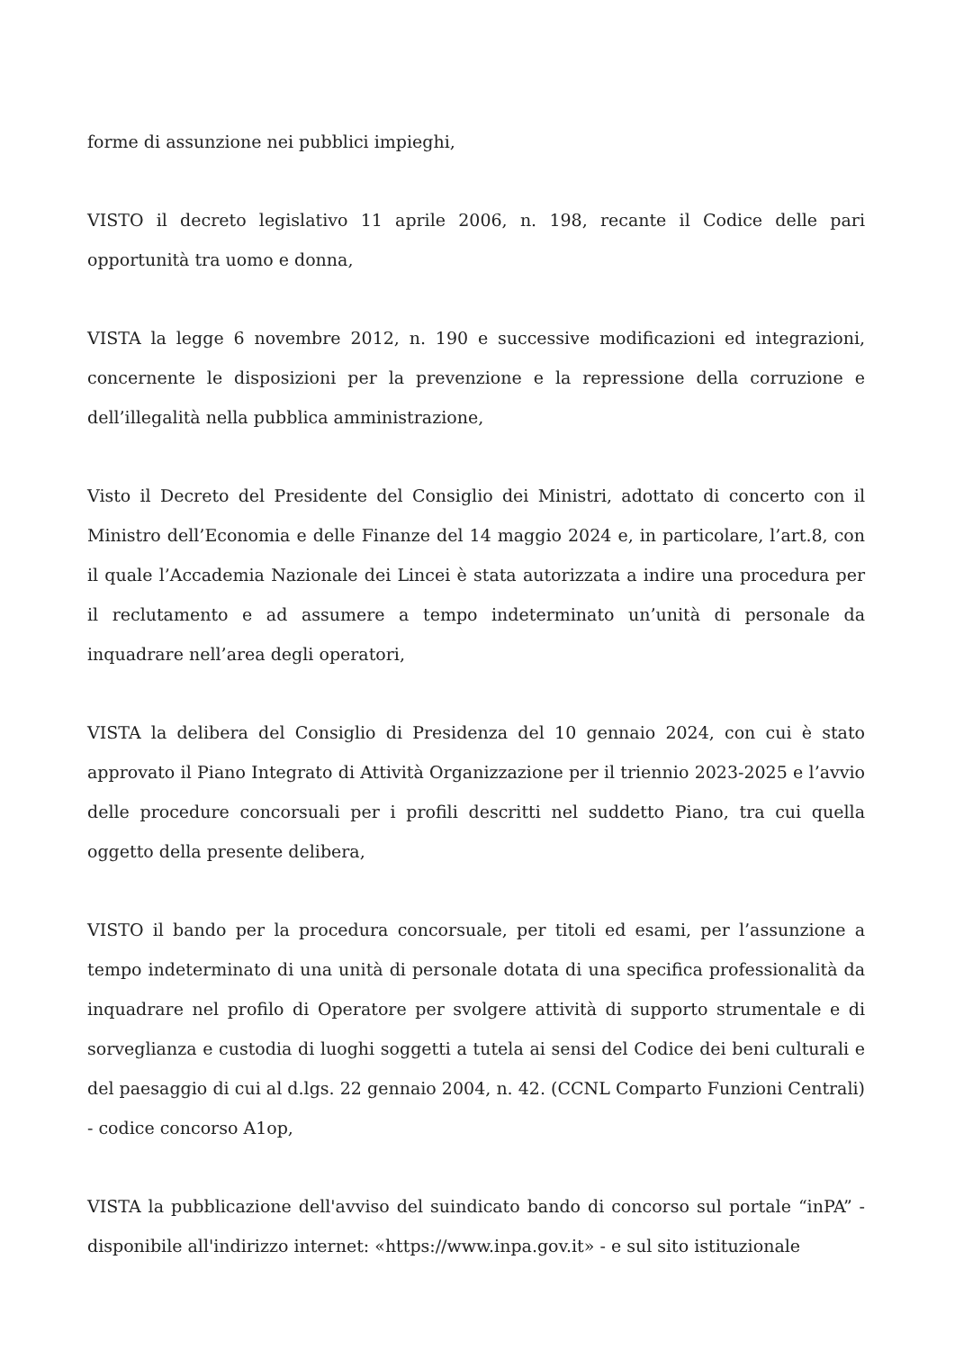forme di assunzione nei pubblici impieghi,
VISTO il decreto legislativo 11 aprile 2006, n. 198, recante il Codice delle pari opportunità tra uomo e donna,
VISTA la legge 6 novembre 2012, n. 190 e successive modificazioni ed integrazioni, concernente le disposizioni per la prevenzione e la repressione della corruzione e dell’illegalità nella pubblica amministrazione,
Visto il Decreto del Presidente del Consiglio dei Ministri, adottato di concerto con il Ministro dell’Economia e delle Finanze del 14 maggio 2024 e, in particolare, l’art.8, con il quale l’Accademia Nazionale dei Lincei è stata autorizzata a indire una procedura per il reclutamento e ad assumere a tempo indeterminato un’unità di personale da inquadrare nell’area degli operatori,
VISTA la delibera del Consiglio di Presidenza del 10 gennaio 2024, con cui è stato approvato il Piano Integrato di Attività Organizzazione per il triennio 2023-2025 e l’avvio delle procedure concorsuali per i profili descritti nel suddetto Piano, tra cui quella oggetto della presente delibera,
VISTO il bando per la procedura concorsuale, per titoli ed esami, per l’assunzione a tempo indeterminato di una unità di personale dotata di una specifica professionalità da inquadrare nel profilo di Operatore per svolgere attività di supporto strumentale e di sorveglianza e custodia di luoghi soggetti a tutela ai sensi del Codice dei beni culturali e del paesaggio di cui al d.lgs. 22 gennaio 2004, n. 42. (CCNL Comparto Funzioni Centrali) - codice concorso A1op,
VISTA la pubblicazione dell'avviso del suindicato bando di concorso sul portale “inPA” - disponibile all'indirizzo internet: «https://www.inpa.gov.it» - e sul sito istituzionale